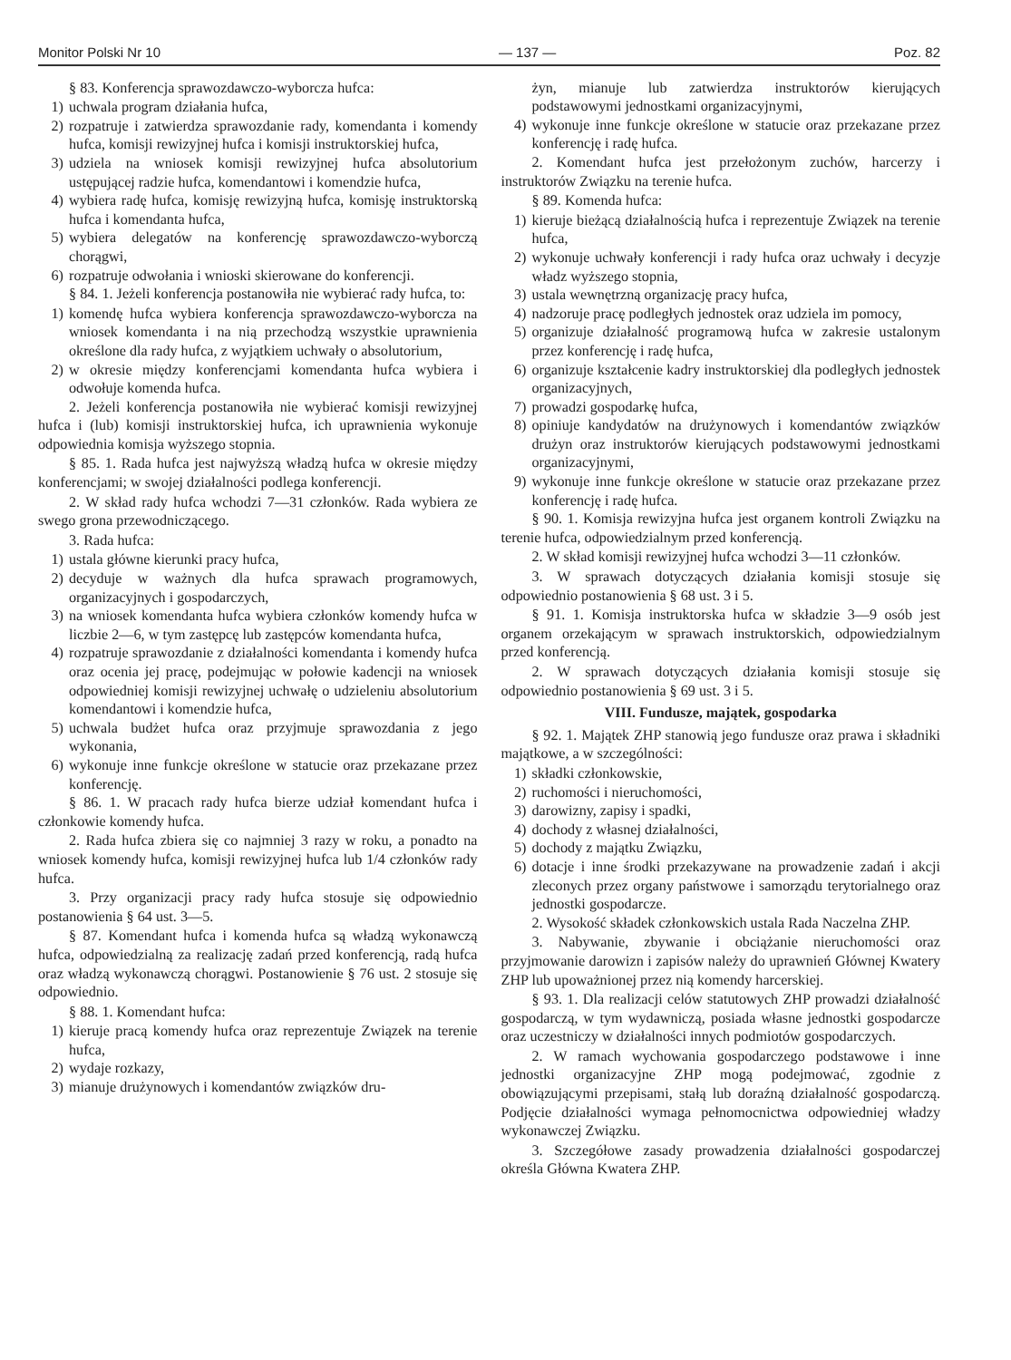Monitor Polski Nr 10 — 137 — Poz. 82
§ 83. Konferencja sprawozdawczo-wyborcza hufca:
1) uchwala program działania hufca,
2) rozpatruje i zatwierdza sprawozdanie rady, komendanta i komendy hufca, komisji rewizyjnej hufca i komisji instruktorskiej hufca,
3) udziela na wniosek komisji rewizyjnej hufca absolutorium ustępującej radzie hufca, komendantowi i komendzie hufca,
4) wybiera radę hufca, komisję rewizyjną hufca, komisję instruktorską hufca i komendanta hufca,
5) wybiera delegatów na konferencję sprawozdawczo-wyborczą chorągwi,
6) rozpatruje odwołania i wnioski skierowane do konferencji.
§ 84. 1. Jeżeli konferencja postanowiła nie wybierać rady hufca, to:
1) komendę hufca wybiera konferencja sprawozdawczo-wyborcza na wniosek komendanta i na nią przechodzą wszystkie uprawnienia określone dla rady hufca, z wyjątkiem uchwały o absolutorium,
2) w okresie między konferencjami komendanta hufca wybiera i odwołuje komenda hufca.
2. Jeżeli konferencja postanowiła nie wybierać komisji rewizyjnej hufca i (lub) komisji instruktorskiej hufca, ich uprawnienia wykonuje odpowiednia komisja wyższego stopnia.
§ 85. 1. Rada hufca jest najwyższą władzą hufca w okresie między konferencjami; w swojej działalności podlega konferencji.
2. W skład rady hufca wchodzi 7—31 członków. Rada wybiera ze swego grona przewodniczącego.
3. Rada hufca:
1) ustala główne kierunki pracy hufca,
2) decyduje w ważnych dla hufca sprawach programowych, organizacyjnych i gospodarczych,
3) na wniosek komendanta hufca wybiera członków komendy hufca w liczbie 2—6, w tym zastępcę lub zastępców komendanta hufca,
4) rozpatruje sprawozdanie z działalności komendanta i komendy hufca oraz ocenia jej pracę, podejmując w połowie kadencji na wniosek odpowiedniej komisji rewizyjnej uchwałę o udzieleniu absolutorium komendantowi i komendzie hufca,
5) uchwala budżet hufca oraz przyjmuje sprawozdania z jego wykonania,
6) wykonuje inne funkcje określone w statucie oraz przekazane przez konferencję.
§ 86. 1. W pracach rady hufca bierze udział komendant hufca i członkowie komendy hufca.
2. Rada hufca zbiera się co najmniej 3 razy w roku, a ponadto na wniosek komendy hufca, komisji rewizyjnej hufca lub 1/4 członków rady hufca.
3. Przy organizacji pracy rady hufca stosuje się odpowiednio postanowienia § 64 ust. 3—5.
§ 87. Komendant hufca i komenda hufca są władzą wykonawczą hufca, odpowiedzialną za realizację zadań przed konferencją, radą hufca oraz władzą wykonawczą chorągwi. Postanowienie § 76 ust. 2 stosuje się odpowiednio.
§ 88. 1. Komendant hufca:
1) kieruje pracą komendy hufca oraz reprezentuje Związek na terenie hufca,
2) wydaje rozkazy,
3) mianuje drużynowych i komendantów związków dru-
żyn, mianuje lub zatwierdza instruktorów kierujących podstawowymi jednostkami organizacyjnymi,
4) wykonuje inne funkcje określone w statucie oraz przekazane przez konferencję i radę hufca.
2. Komendant hufca jest przełożonym zuchów, harcerzy i instruktorów Związku na terenie hufca.
§ 89. Komenda hufca:
1) kieruje bieżącą działalnością hufca i reprezentuje Związek na terenie hufca,
2) wykonuje uchwały konferencji i rady hufca oraz uchwały i decyzje władz wyższego stopnia,
3) ustala wewnętrzną organizację pracy hufca,
4) nadzoruje pracę podległych jednostek oraz udziela im pomocy,
5) organizuje działalność programową hufca w zakresie ustalonym przez konferencję i radę hufca,
6) organizuje kształcenie kadry instruktorskiej dla podległych jednostek organizacyjnych,
7) prowadzi gospodarkę hufca,
8) opiniuje kandydatów na drużynowych i komendantów związków drużyn oraz instruktorów kierujących podstawowymi jednostkami organizacyjnymi,
9) wykonuje inne funkcje określone w statucie oraz przekazane przez konferencję i radę hufca.
§ 90. 1. Komisja rewizyjna hufca jest organem kontroli Związku na terenie hufca, odpowiedzialnym przed konferencją.
2. W skład komisji rewizyjnej hufca wchodzi 3—11 członków.
3. W sprawach dotyczących działania komisji stosuje się odpowiednio postanowienia § 68 ust. 3 i 5.
§ 91. 1. Komisja instruktorska hufca w składzie 3—9 osób jest organem orzekającym w sprawach instruktorskich, odpowiedzialnym przed konferencją.
2. W sprawach dotyczących działania komisji stosuje się odpowiednio postanowienia § 69 ust. 3 i 5.
VIII. Fundusze, majątek, gospodarka
§ 92. 1. Majątek ZHP stanowią jego fundusze oraz prawa i składniki majątkowe, a w szczególności:
1) składki członkowskie,
2) ruchomości i nieruchomości,
3) darowizny, zapisy i spadki,
4) dochody z własnej działalności,
5) dochody z majątku Związku,
6) dotacje i inne środki przekazywane na prowadzenie zadań i akcji zleconych przez organy państwowe i samorządu terytorialnego oraz jednostki gospodarcze.
2. Wysokość składek członkowskich ustala Rada Naczelna ZHP.
3. Nabywanie, zbywanie i obciążanie nieruchomości oraz przyjmowanie darowizn i zapisów należy do uprawnień Głównej Kwatery ZHP lub upoważnionej przez nią komendy harcerskiej.
§ 93. 1. Dla realizacji celów statutowych ZHP prowadzi działalność gospodarczą, w tym wydawniczą, posiada własne jednostki gospodarcze oraz uczestniczy w działalności innych podmiotów gospodarczych.
2. W ramach wychowania gospodarczego podstawowe i inne jednostki organizacyjne ZHP mogą podejmować, zgodnie z obowiązującymi przepisami, stałą lub doraźną działalność gospodarczą. Podjęcie działalności wymaga pełnomocnictwa odpowiedniej władzy wykonawczej Związku.
3. Szczegółowe zasady prowadzenia działalności gospodarczej określa Główna Kwatera ZHP.